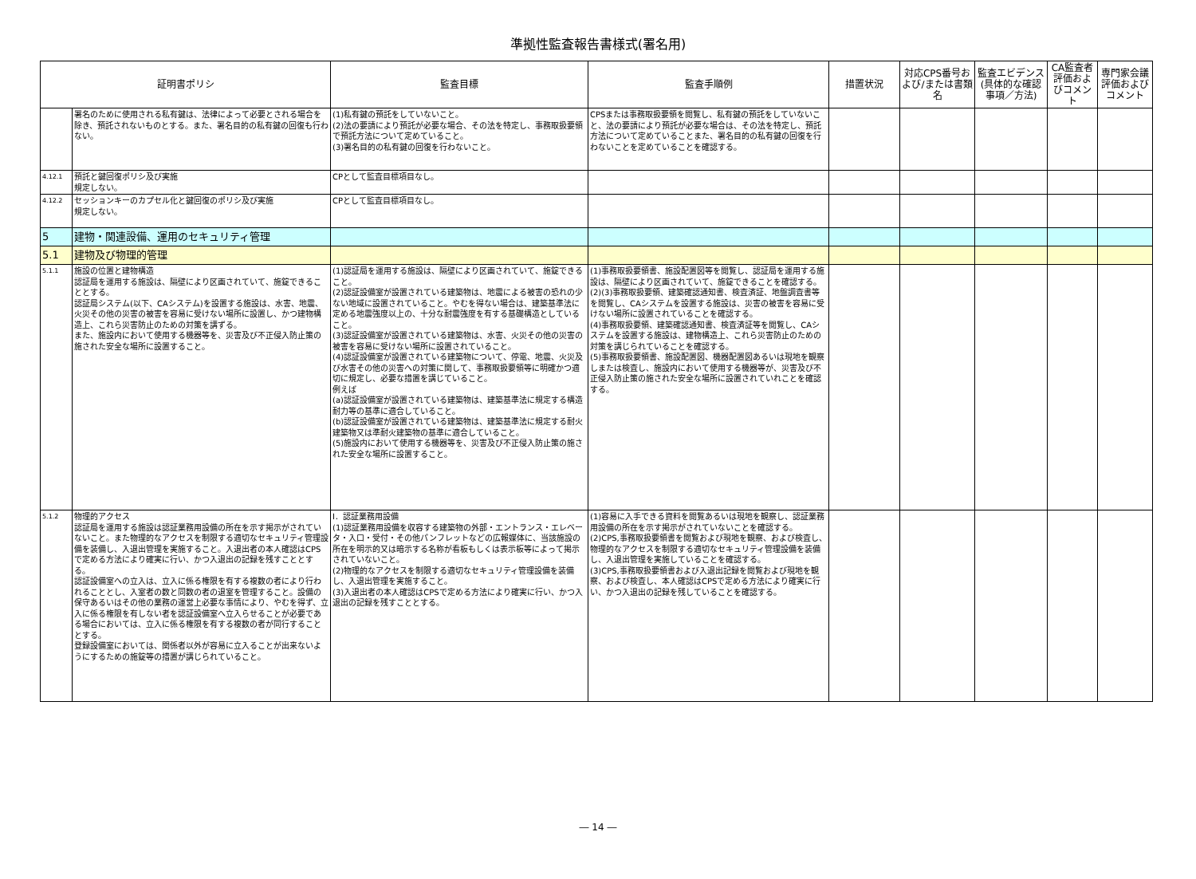準拠性監査報告書様式(署名用)
| 証明書ポリシ | | 監査目標 | 監査手順例 | 措置状況 | 対応CPS番号および/または書類名 | 監査エビデンス(具体的な確認事項／方法) | CA監査者評価およびコメント | 専門家会議評価およびコメント |
| --- | --- | --- | --- | --- | --- | --- | --- | --- |
| | 署名のために使用される私有鍵は、法律によって必要とされる場合を除き、預託されないものとする。また、署名目的の私有鍵の回復も行わない。 | (1)私有鍵の預託をしていないこと。 (2)法の要請により預託が必要な場合、その法を特定し、事務取扱要領で預託方法について定めていること。 (3)署名目的の私有鍵の回復を行わないこと。 | CPSまたは事務取扱要領を閲覧し、私有鍵の預託をしていないこと、法の要請により預託が必要な場合は、その法を特定し、預託方法について定めていることまた、署名目的の私有鍵の回復を行わないことを定めていることを確認する。 | | | | | |
| 4.12.1 | 預託と鍵回復ポリシ及び実施 規定しない。 | CPとして監査目標項目なし。 | | | | | | |
| 4.12.2 | セッションキーのカプセル化と鍵回復のポリシ及び実施 規定しない。 | CPとして監査目標項目なし。 | | | | | | |
| 5 | 建物・関連設備、運用のセキュリティ管理 | | | | | | | |
| 5.1 | 建物及び物理的管理 | | | | | | | |
| 5.1.1 | 施設の位置と建物構造 認証局を運用する施設は、隔壁により区画されていて、施錠できることとする。 認証局システム(以下、CAシステム)を設置する施設は、水害、地震、火災その他の災害の被害を容易に受けない場所に設置し、かつ建物構造上、これら災害防止のための対策を講ずる。 また、施設内において使用する機器等を、災害及び不正侵入防止策の施された安全な場所に設置すること。 | (1)認証局を運用する施設は、隔壁により区画されていて、施錠できること。 (2)認証設備室が設置されている建築物は、地震による被害の恐れの少ない地域に設置されていること。やむを得ない場合は、建築基準法に定める地震強度以上の、十分な耐震強度を有する基礎構造としていること。 (3)認証設備室が設置されている建築物は、水害、火災その他の災害の被害を容易に受けない場所に設置されていること。 (4)認証設備室が設置されている建築物について、停電、地震、火災及び水害その他の災害への対策に関して、事務取扱要領等に明確かつ適切に規定し、必要な措置を講じていること。 例えば (a)認証設備室が設置されている建築物は、建築基準法に規定する構造耐力等の基準に適合していること。 (b)認証設備室が設置されている建築物は、建築基準法に規定する耐火建築物又は準耐火建築物の基準に適合していること。 (5)施設内において使用する機器等を、災害及び不正侵入防止策の施された安全な場所に設置すること。 | (1)事務取扱要領書、施設配置図等を閲覧し、認証局を運用する施設は、隔壁により区画されていて、施錠できることを確認する。 (2)(3)事務取扱要領、建築確認通知書、検査済証、地盤調査書等を閲覧し、CAシステムを設置する施設は、災害の被害を容易に受けない場所に設置されていることを確認する。 (4)事務取扱要領、建築確認通知書、検査済証等を閲覧し、CAシステムを設置する施設は、建物構造上、これら災害防止のための対策を講じられていることを確認する。 (5)事務取扱要領書、施設配置図、機器配置図あるいは現地を観察しまたは検査し、施設内において使用する機器等が、災害及び不正侵入防止策の施された安全な場所に設置されていれことを確認する。 | | | | | |
| 5.1.2 | 物理的アクセス 認証局を運用する施設は認証業務用設備の所在を示す掲示がされていないこと。また物理的なアクセスを制限する適切なセキュリティ管理設備を装備し、入退出管理を実施すること。入退出者の本人確認はCPSで定める方法により確実に行い、かつ入退出の記録を残すこととする。 認証設備室への立入は、立入に係る権限を有する複数の者により行われることとし、入室者の数と同数の者の退室を管理すること。設備の保守あるいはその他の業務の運営上必要な事情により、やむを得ず、立入に係る権限を有しない者を認証設備室へ立入らせることが必要である場合においては、立入に係る権限を有する複数の者が同行することとする。 登録設備室においては、関係者以外が容易に立入ることが出来ないようにするための施錠等の措置が講じられていること。 | Ⅰ．認証業務用設備 (1)認証業務用設備を収容する建築物の外部・エントランス・エレベータ・入口・受付・その他パンフレットなどの広報媒体に、当該施設の所在を明示的又は暗示する名称が看板もしくは表示板等によって掲示されていないこと。 (2)物理的なアクセスを制限する適切なセキュリティ管理設備を装備し、入退出管理を実施すること。 (3)入退出者の本人確認はCPSで定める方法により確実に行い、かつ入退出の記録を残すこととする。 | (1)容易に入手できる資料を閲覧あるいは現地を観察し、認証業務用設備の所在を示す掲示がされていないことを確認する。 (2)CPS,事務取扱要領書を閲覧および現地を観察、および検査し、物理的なアクセスを制限する適切なセキュリティ管理設備を装備し、入退出管理を実施していることを確認する。 (3)CPS,事務取扱要領書および入退出記録を閲覧および現地を観察、および検査し、本人確認はCPSで定める方法により確実に行い、かつ入退出の記録を残していることを確認する。 | | | | | |
― 14 ―